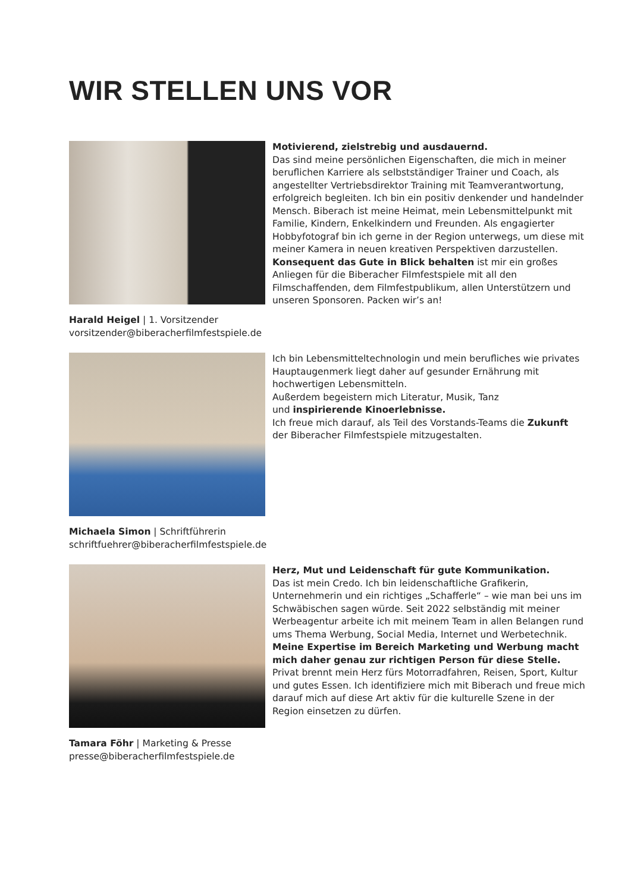WIR STELLEN UNS VOR
Harald Heigel | 1. Vorsitzender
vorsitzender@biberacherfilmfestspiele.de
Motivierend, zielstrebig und ausdauernd.
Das sind meine persönlichen Eigenschaften, die mich in meiner beruflichen Karriere als selbstständiger Trainer und Coach, als angestellter Vertriebsdirektor Training mit Teamverantwortung, erfolgreich begleiten. Ich bin ein positiv denkender und handelnder Mensch. Biberach ist meine Heimat, mein Lebensmittelpunkt mit Familie, Kindern, Enkelkindern und Freunden. Als engagierter Hobbyfotograf bin ich gerne in der Region unterwegs, um diese mit meiner Kamera in neuen kreativen Perspektiven darzustellen. Konsequent das Gute in Blick behalten ist mir ein großes Anliegen für die Biberacher Filmfestspiele mit all den Filmschaffenden, dem Filmfestpublikum, allen Unterstützern und unseren Sponsoren. Packen wir’s an!
Michaela Simon | Schriftführerin
schriftfuehrer@biberacherfilmfestspiele.de
Ich bin Lebensmitteltechnologin und mein berufliches wie privates Hauptaugenmerk liegt daher auf gesunder Ernährung mit hochwertigen Lebensmitteln.
Außerdem begeistern mich Literatur, Musik, Tanz
und inspirierende Kinoerlebnisse.
Ich freue mich darauf, als Teil des Vorstands-Teams die Zukunft der Biberacher Filmfestspiele mitzugestalten.
Tamara Föhr | Marketing & Presse
presse@biberacherfilmfestspiele.de
Herz, Mut und Leidenschaft für gute Kommunikation.
Das ist mein Credo. Ich bin leidenschaftliche Grafikerin, Unternehmerin und ein richtiges „Schafferle“ – wie man bei uns im Schwäbischen sagen würde. Seit 2022 selbständig mit meiner Werbeagentur arbeite ich mit meinem Team in allen Belangen rund ums Thema Werbung, Social Media, Internet und Werbetechnik. Meine Expertise im Bereich Marketing und Werbung macht mich daher genau zur richtigen Person für diese Stelle. Privat brennt mein Herz fürs Motorradfahren, Reisen, Sport, Kultur und gutes Essen. Ich identifiziere mich mit Biberach und freue mich darauf mich auf diese Art aktiv für die kulturelle Szene in der Region einsetzen zu dürfen.